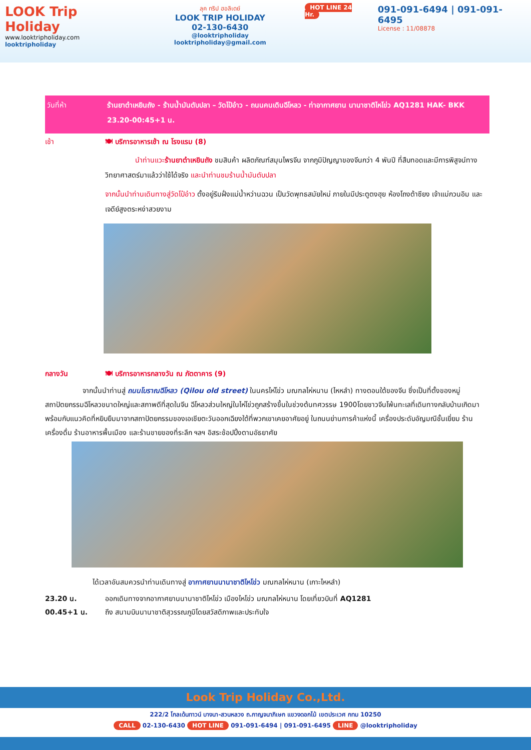LOOK Trip Holiday
www.looktripholiday.com
looktripholiday
ลุค ทริป ฮอลิเดย์
LOOK TRIP HOLIDAY
02-130-6430
@looktripholiday looktripholiday@gmail.com
HOT LINE 24 Hr.
091-091-6494 | 091-091-6495
License : 11/08878
วันที่ห้า ร้านยาต๋าเหยินถัง - ร้านน้ำมันตับปลา – วัดโป๋อ๋าว - ถนนคนเดินฉีโหลว - ท่าอากาศยาน นานาชาติไหโข่ว AQ1281 HAK- BKK 23.20-00:45+1 น.
เช้า 🍽 บริการอาหารเช้า ณ โรงแรม (8)
นำท่านแวะร้านยาต๋าเหยินถัง ชมสินค้า ผลิตภัณฑ์สมุนไพรจีน จากภูมิปัญญาของจีนกว่า 4 พันปี ที่สืบทอดและมีการพิสูจน์ทางวิทยาศาสตร์มาแล้วว่าใช้ได้จริง และนำท่านชมร้านน้ำมันตับปลา
จากนั้นนำท่านเดินทางสู่วัดโป๋อ๋าว ตั้งอยู่ริมฝั่งแม่น้ำหว่านฉวน เป็นวัดพุทธสมัยใหม่ ภายในมีประตูตงฮุย ห้องโถงต้าซียง เจ้าแม่กวนอิม และเจดีย์สูงตระหง่าสวยงาม
กลางวัน 🍽 บริการอาหารกลางวัน ณ ภัตตาคาร (9)
จากนั้นนำท่านสู่ ถนนโบราณฉีโหลว (Qilou old street) ในนครไห่โข่ว มณฑลไห่หนาน (ไหหลำ) ทางตอนใต้ของจีน ซึ่งเป็นที่ตั้งของหมู่สถาปัตยกรรมฉีโหลวขนาดใหญ่และสภาพดีที่สุดในจีน ฉีโหลวส่วนใหญ่ในไห่โข่วถูกสร้างขึ้นในช่วงต้นทศวรรษ 1900โดยชาวจีนโพ้นทะเลที่เดินทางกลับบ้านเกิดมาพร้อมกับแนวคิดที่หยิบยืมมาจากสถาปัตยกรรมของเอเชียตะวันออกเฉียงใต้ที่พวกเขาเคยอาศัยอยู่ ในถนนย่านการค้าแห่งนี้ เครื่องประดับอัญมณีชั้นเยี่ยม ร้านเครื่องดื่ม ร้านอาหารพื้นเมือง และร้านขายของที่ระลึก ฯลฯ อิสระช้อปปิ้งตามอัธยาศัย
ได้เวลาอันสมควรนำท่านเดินทางสู่ อากาศยานนานาชาติไหโข่ว มณฑลไห่หนาน (เกาะไหหลำ)
23.20 น. ออกเดินทางจากอากาศยานนานาชาติไหโข่ว เมืองไหโข่ว มณฑลไห่หนาน โดยเที่ยวบินที่ AQ1281
00.45+1 น. ถึง สนามบินนานาชาติสุวรรณภูมิโดยสวัสดิภาพและประทับใจ
Look Trip Holiday Co.,Ltd.
222/2 โกลเด้นทาวน์ บางนา-สวนหลวง ถ.กาญจนาภิเษก แขวงดอกไม้ เขตประเวศ กทม 10250
CALL 02-130-6430 HOT LINE 091-091-6494 | 091-091-6495 LINE @looktripholiday